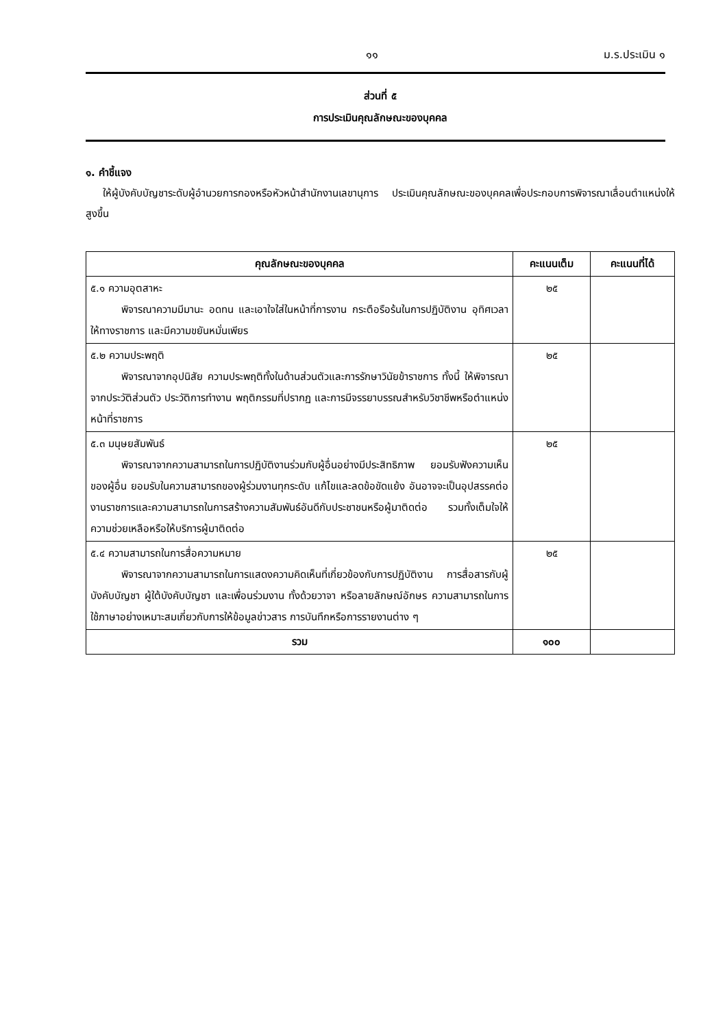๑๑ ม.ร.ประเมิน ๑
ส่วนที่ ๕
การประเมินคุณลักษณะของบุคคล
๑. คำชี้แจง
ให้ผู้บังคับบัญชาระดับผู้อำนวยการกองหรือหัวหน้าสำนักงานเลขานุการ ประเมินคุณลักษณะของบุคคลเพื่อประกอบการพิจารณาเลื่อนตำแหน่งให้สูงขึ้น
| คุณลักษณะของบุคคล | คะแนนเต็ม | คะแนนที่ได้ |
| --- | --- | --- |
| ๕.๑ ความอุตสาหะ พิจารณาความมีมานะ อดทน และเอาใจใส่ในหน้าที่การงาน กระตือรือร้นในการปฏิบัติงาน อุทิศเวลาให้ทางราชการ และมีความขยันหมั่นเพียร | ๒๕ | |
| ๕.๒ ความประพฤติ พิจารณาจากอุปนิสัย ความประพฤติทั้งในด้านส่วนตัวและการรักษาวินัยข้าราชการ ทั้งนี้ ให้พิจารณาจากประวัติส่วนตัว ประวัติการทำงาน พฤติกรรมที่ปรากฏ และการมีจรรยาบรรณสำหรับวิชาชีพหรือตำแหน่งหน้าที่ราชการ | ๒๕ | |
| ๕.๓ มนุษยสัมพันธ์ พิจารณาจากความสามารถในการปฏิบัติงานร่วมกับผู้อื่นอย่างมีประสิทธิภาพ ยอมรับฟังความเห็นของผู้อื่น ยอมรับในความสามารถของผู้ร่วมงานทุกระดับ แก้ไขและลดข้อขัดแย้ง อันอาจจะเป็นอุปสรรคต่องานราชการและความสามารถในการสร้างความสัมพันธ์อันดีกับประชาชนหรือผู้มาติดต่อ รวมทั้งเต็มใจให้ความช่วยเหลือหรือให้บริการผู้มาติดต่อ | ๒๕ | |
| ๕.๔ ความสามารถในการสื่อความหมาย พิจารณาจากความสามารถในการแสดงความคิดเห็นที่เกี่ยวข้องกับการปฏิบัติงาน การสื่อสารกับผู้บังคับบัญชา ผู้ใต้บังคับบัญชา และเพื่อนร่วมงาน ทั้งด้วยวาจา หรือลายลักษณ์อักษร ความสามารถในการใช้ภาษาอย่างเหมาะสมเกี่ยวกับการให้ข้อมูลข่าวสาร การบันทึกหรือการรายงานต่าง ๆ | ๒๕ | |
| รวม | ๑๐๐ | |